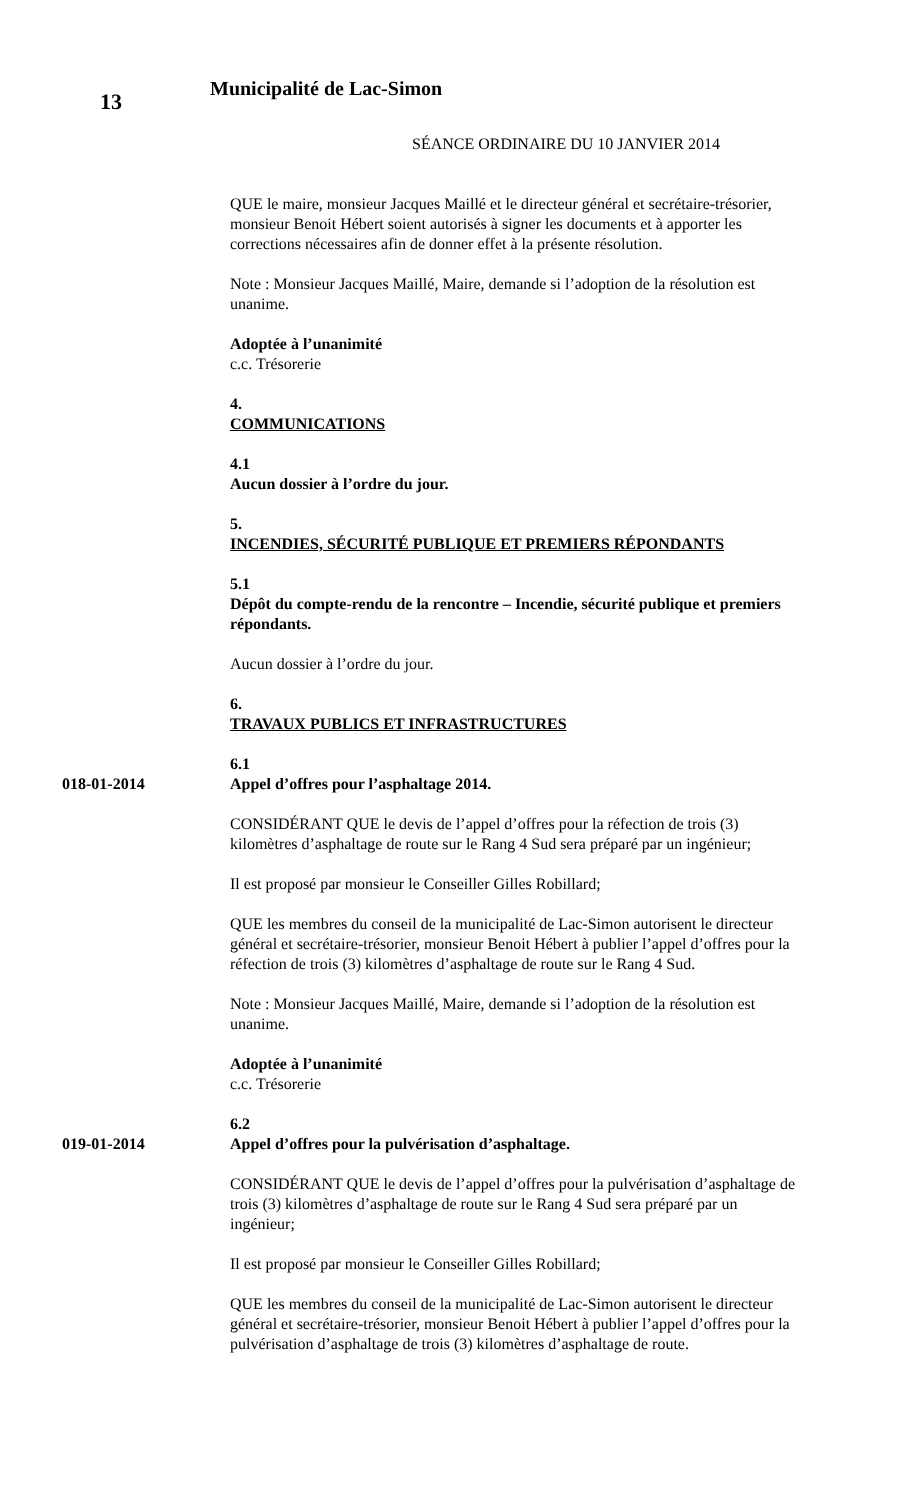13
Municipalité de Lac-Simon
SÉANCE ORDINAIRE DU 10 JANVIER 2014
QUE le maire, monsieur Jacques Maillé et le directeur général et secrétaire-trésorier, monsieur Benoit Hébert soient autorisés à signer les documents et à apporter les corrections nécessaires afin de donner effet à la présente résolution.
Note : Monsieur Jacques Maillé, Maire, demande si l’adoption de la résolution est unanime.
Adoptée à l’unanimité
c.c. Trésorerie
4.
COMMUNICATIONS
4.1
Aucun dossier à l’ordre du jour.
5.
INCENDIES, SÉCURITÉ PUBLIQUE ET PREMIERS RÉPONDANTS
5.1
Dépôt du compte-rendu de la rencontre – Incendie, sécurité publique et premiers répondants.
Aucun dossier à l’ordre du jour.
6.
TRAVAUX PUBLICS ET INFRASTRUCTURES
6.1
018-01-2014 Appel d’offres pour l’asphaltage 2014.
CONSIDÉRANT QUE le devis de l’appel d’offres pour la réfection de trois (3) kilomètres d’asphaltage de route sur le Rang 4 Sud sera préparé par un ingénieur;
Il est proposé par monsieur le Conseiller Gilles Robillard;
QUE les membres du conseil de la municipalité de Lac-Simon autorisent le directeur général et secrétaire-trésorier, monsieur Benoit Hébert à publier l’appel d’offres pour la réfection de trois (3) kilomètres d’asphaltage de route sur le Rang 4 Sud.
Note : Monsieur Jacques Maillé, Maire, demande si l’adoption de la résolution est unanime.
Adoptée à l’unanimité
c.c. Trésorerie
6.2
019-01-2014 Appel d’offres pour la pulvérisation d’asphaltage.
CONSIDÉRANT QUE le devis de l’appel d’offres pour la pulvérisation d’asphaltage de trois (3) kilomètres d’asphaltage de route sur le Rang 4 Sud sera préparé par un ingénieur;
Il est proposé par monsieur le Conseiller Gilles Robillard;
QUE les membres du conseil de la municipalité de Lac-Simon autorisent le directeur général et secrétaire-trésorier, monsieur Benoit Hébert à publier l’appel d’offres pour la pulvérisation d’asphaltage de trois (3) kilomètres d’asphaltage de route.